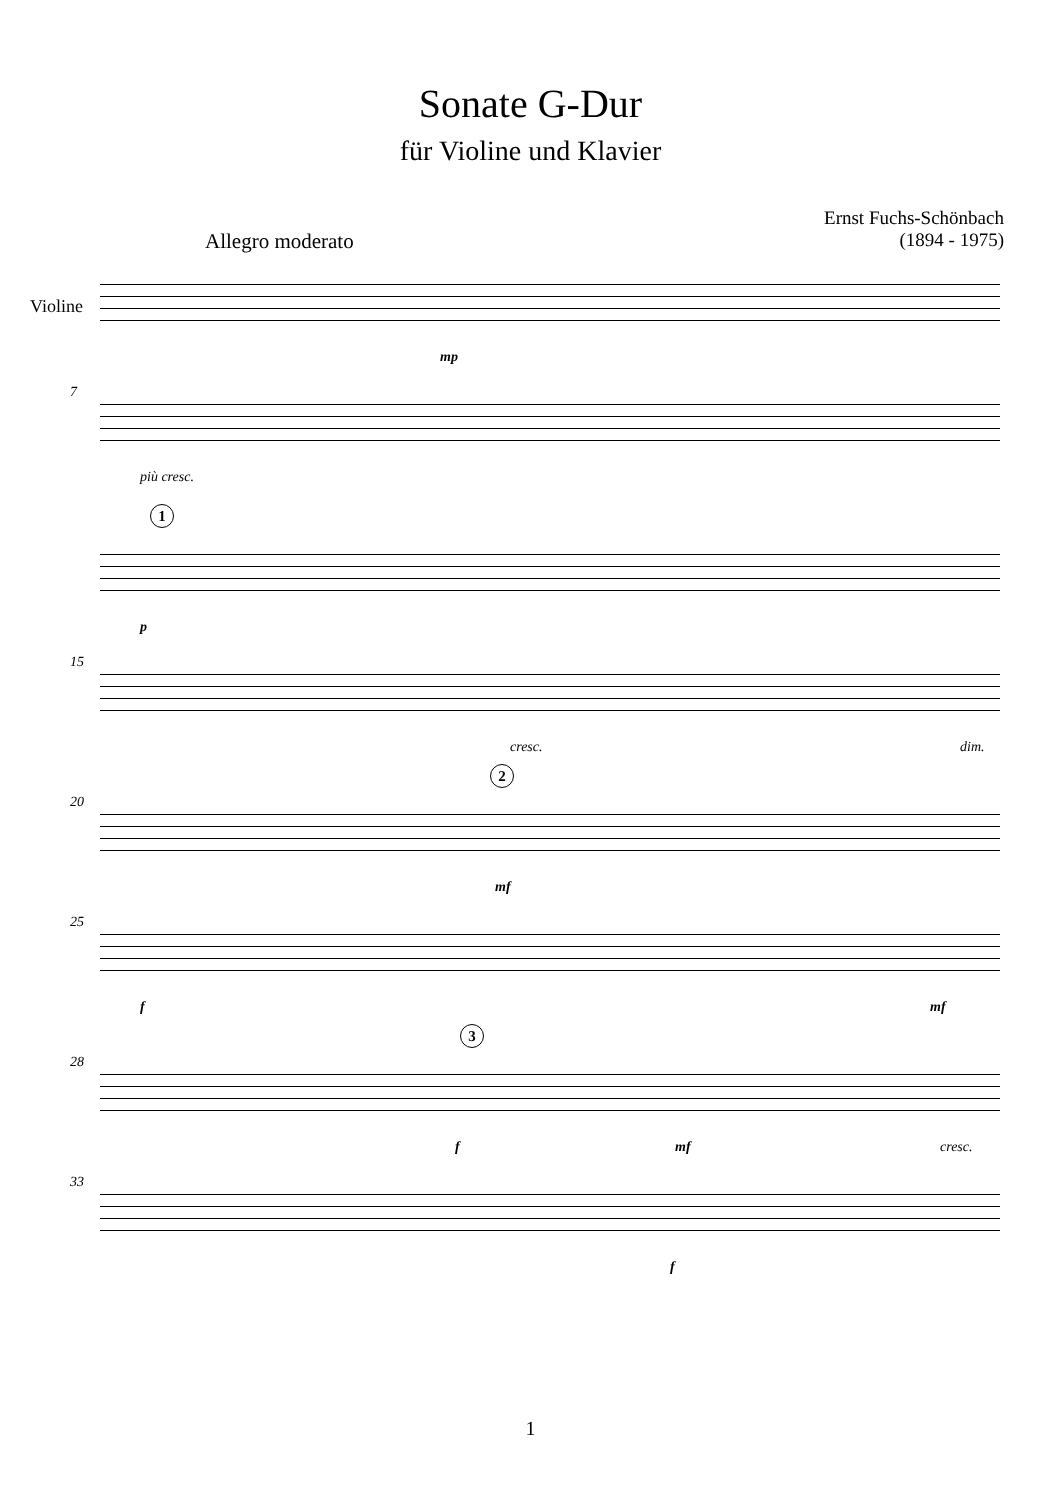Sonate G-Dur
für Violine und Klavier
Ernst Fuchs-Schönbach
(1894 - 1975)
Allegro moderato
Violine
mp
7
più cresc.
1
p
15
cresc. dim.
20
2
mf
25
f mf
28
3
f mf cresc.
33
f
1